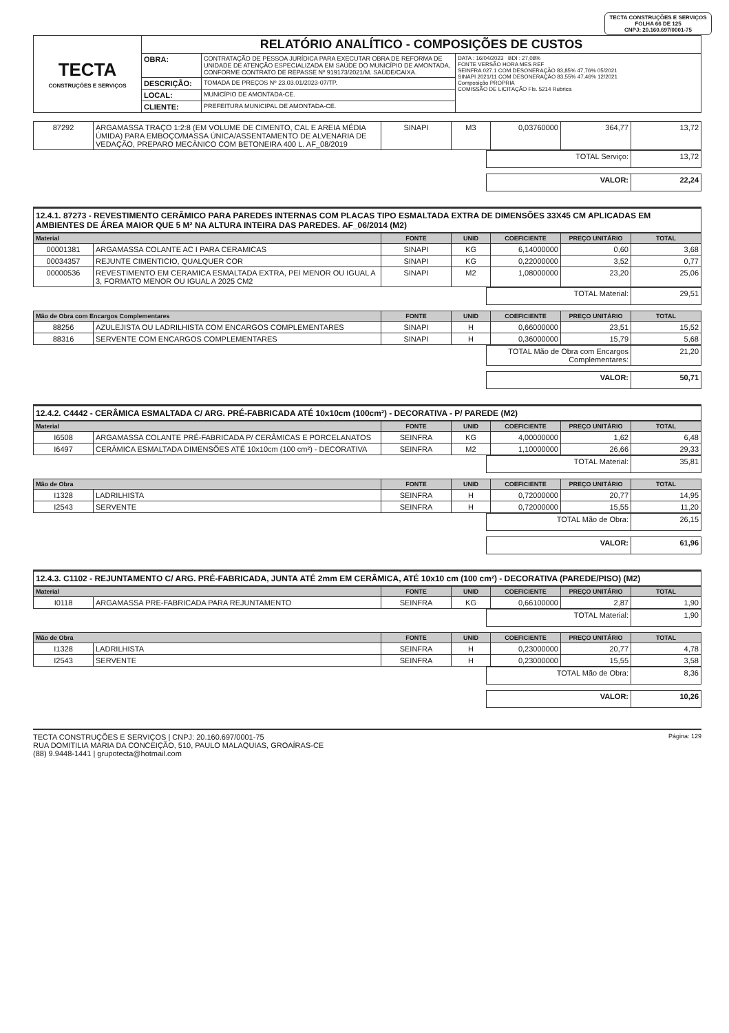TECTA CONSTRUÇÕES E SERVIÇOS
FOLHA 66 DE 125
CNPJ: 20.160.697/0001-75
| TECTA CONSTRUÇÕES E SERVIÇOS | RELATÓRIO ANALÍTICO - COMPOSIÇÕES DE CUSTOS | | |
| | OBRA: | CONTRATAÇÃO DE PESSOA JURÍDICA PARA EXECUTAR OBRA DE REFORMA DE UNIDADE DE ATENÇÃO ESPECIALIZADA EM SAÚDE DO MUNICÍPIO DE AMONTADA, CONFORME CONTRATO DE REPASSE Nº 919173/2021/M. SAÚDE/CAIXA. | DATA : 16/04/2023 BDI : 27,08% FONTE VERSÃO HORA MES REF SEINFRA 027.1 COM DESONERAÇÃO 83,85% 47,76% 05/2021 SINAPI 2021/11 COM DESONERAÇÃO 83,55% 47,46% 12/2021 Composição PROPRIA COMISSÃO DE LICITAÇÃO Fls. 5214 Rubrica |
| | DESCRIÇÃO: | TOMADA DE PREÇOS Nº 23.03.01/2023-07/TP. | |
| | LOCAL: | MUNICÍPIO DE AMONTADA-CE. | |
| | CLIENTE: | PREFEITURA MUNICIPAL DE AMONTADA-CE. | |
| 87292 | ARGAMASSA TRAÇO 1:2:8 (EM VOLUME DE CIMENTO, CAL E AREIA MÉDIA ÚMIDA) PARA EMBOÇO/MASSA ÚNICA/ASSENTAMENTO DE ALVENARIA DE VEDAÇÃO, PREPARO MECÂNICO COM BETONEIRA 400 L. AF_08/2019 | SINAPI | M3 | 0,03760000 | 364,77 | 13,72 |
| TOTAL Serviço: | 13,72 |
| VALOR: | 22,24 |
12.4.1. 87273 - REVESTIMENTO CERÂMICO PARA PAREDES INTERNAS COM PLACAS TIPO ESMALTADA EXTRA DE DIMENSÕES 33X45 CM APLICADAS EM AMBIENTES DE ÁREA MAIOR QUE 5 M² NA ALTURA INTEIRA DAS PAREDES. AF_06/2014 (M2)
| Material | | FONTE | UNID | COEFICIENTE | PREÇO UNITÁRIO | TOTAL |
| --- | --- | --- | --- | --- | --- | --- |
| 00001381 | ARGAMASSA COLANTE AC I PARA CERAMICAS | SINAPI | KG | 6,14000000 | 0,60 | 3,68 |
| 00034357 | REJUNTE CIMENTICIO, QUALQUER COR | SINAPI | KG | 0,22000000 | 3,52 | 0,77 |
| 00000536 | REVESTIMENTO EM CERAMICA ESMALTADA EXTRA, PEI MENOR OU IGUAL A 3, FORMATO MENOR OU IGUAL A 2025 CM2 | SINAPI | M2 | 1,08000000 | 23,20 | 25,06 |
| TOTAL Material: | 29,51 |
| Mão de Obra com Encargos Complementares | | FONTE | UNID | COEFICIENTE | PREÇO UNITÁRIO | TOTAL |
| --- | --- | --- | --- | --- | --- | --- |
| 88256 | AZULEJISTA OU LADRILHISTA COM ENCARGOS COMPLEMENTARES | SINAPI | H | 0,66000000 | 23,51 | 15,52 |
| 88316 | SERVENTE COM ENCARGOS COMPLEMENTARES | SINAPI | H | 0,36000000 | 15,79 | 5,68 |
| TOTAL Mão de Obra com Encargos Complementares: | 21,20 |
| VALOR: | 50,71 |
12.4.2. C4442 - CERÂMICA ESMALTADA C/ ARG. PRÉ-FABRICADA ATÉ 10x10cm (100cm²) - DECORATIVA - P/ PAREDE (M2)
| Material | | FONTE | UNID | COEFICIENTE | PREÇO UNITÁRIO | TOTAL |
| --- | --- | --- | --- | --- | --- | --- |
| I6508 | ARGAMASSA COLANTE PRÉ-FABRICADA P/ CERÂMICAS E PORCELANATOS | SEINFRA | KG | 4,00000000 | 1,62 | 6,48 |
| I6497 | CERÂMICA ESMALTADA DIMENSÕES ATÉ 10x10cm (100 cm²) - DECORATIVA | SEINFRA | M2 | 1,10000000 | 26,66 | 29,33 |
| TOTAL Material: | 35,81 |
| Mão de Obra | | FONTE | UNID | COEFICIENTE | PREÇO UNITÁRIO | TOTAL |
| --- | --- | --- | --- | --- | --- | --- |
| I1328 | LADRILHISTA | SEINFRA | H | 0,72000000 | 20,77 | 14,95 |
| I2543 | SERVENTE | SEINFRA | H | 0,72000000 | 15,55 | 11,20 |
| TOTAL Mão de Obra: | 26,15 |
| VALOR: | 61,96 |
12.4.3. C1102 - REJUNTAMENTO C/ ARG. PRÉ-FABRICADA, JUNTA ATÉ 2mm EM CERÂMICA, ATÉ 10x10 cm (100 cm²) - DECORATIVA (PAREDE/PISO) (M2)
| Material | | FONTE | UNID | COEFICIENTE | PREÇO UNITÁRIO | TOTAL |
| --- | --- | --- | --- | --- | --- | --- |
| I0118 | ARGAMASSA PRE-FABRICADA PARA REJUNTAMENTO | SEINFRA | KG | 0,66100000 | 2,87 | 1,90 |
| TOTAL Material: | 1,90 |
| Mão de Obra | | FONTE | UNID | COEFICIENTE | PREÇO UNITÁRIO | TOTAL |
| --- | --- | --- | --- | --- | --- | --- |
| I1328 | LADRILHISTA | SEINFRA | H | 0,23000000 | 20,77 | 4,78 |
| I2543 | SERVENTE | SEINFRA | H | 0,23000000 | 15,55 | 3,58 |
| TOTAL Mão de Obra: | 8,36 |
| VALOR: | 10,26 |
TECTA CONSTRUÇÕES E SERVIÇOS | CNPJ: 20.160.697/0001-75
RUA DOMITILIA MARIA DA CONCEIÇÃO, 510, PAULO MALAQUIAS, GROAÍRAS-CE
(88) 9.9448-1441 | grupotecta@hotmail.com
Página: 129